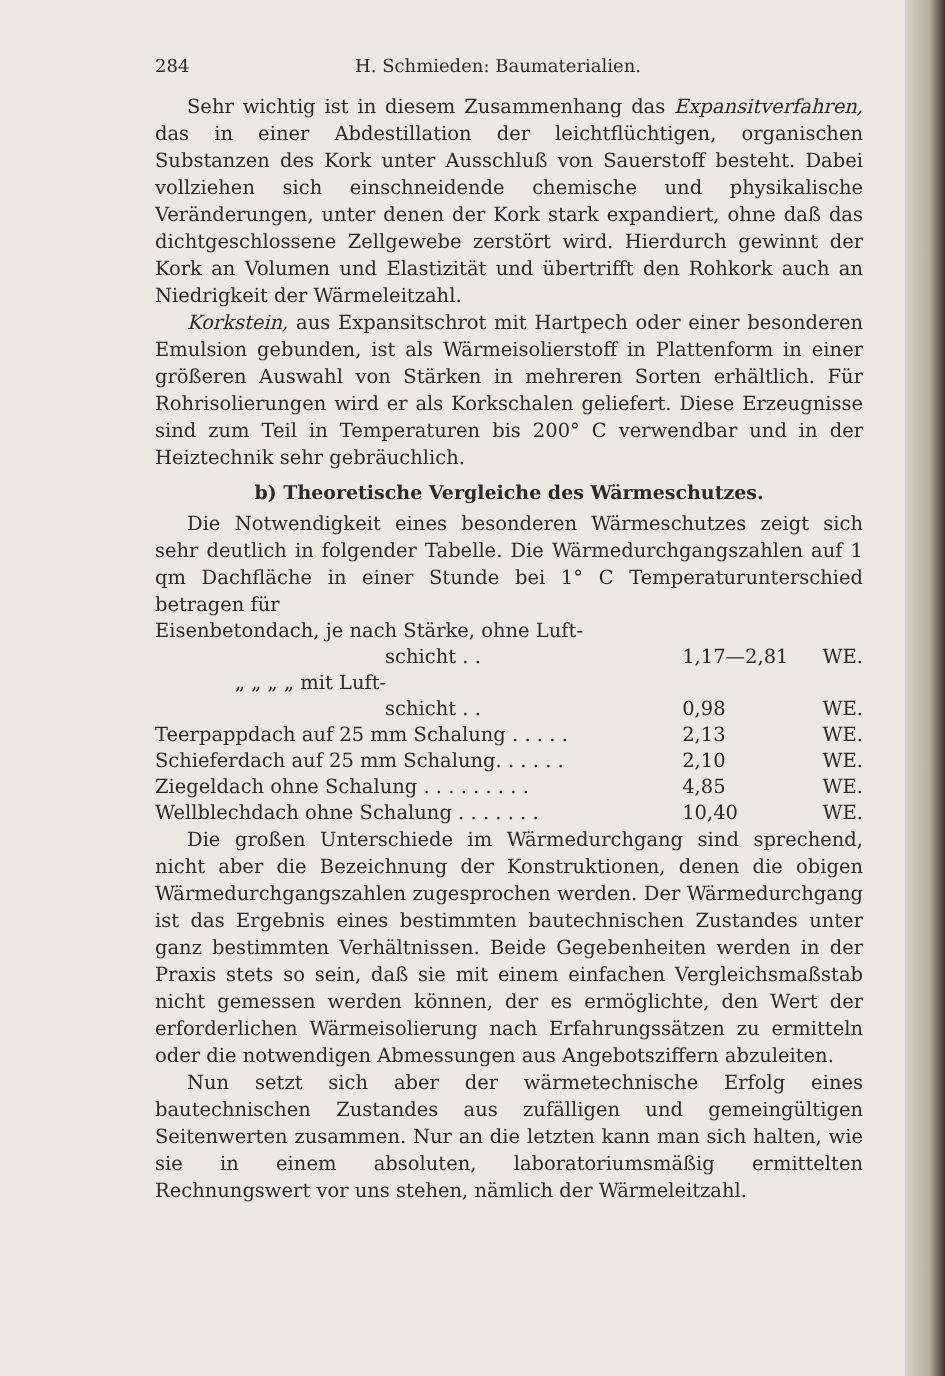284 H. Schmieden: Baumaterialien.
Sehr wichtig ist in diesem Zusammenhang das Expansitverfahren, das in einer Abdestillation der leichtflüchtigen, organischen Substanzen des Kork unter Ausschluß von Sauerstoff besteht. Dabei vollziehen sich einschneidende chemische und physikalische Veränderungen, unter denen der Kork stark expandiert, ohne daß das dichtgeschlossene Zellgewebe zerstört wird. Hierdurch gewinnt der Kork an Volumen und Elastizität und übertrifft den Rohkork auch an Niedrigkeit der Wärmeleitzahl.
Korkstein, aus Expansitschrot mit Hartpech oder einer besonderen Emulsion gebunden, ist als Wärmeisolierstoff in Plattenform in einer größeren Auswahl von Stärken in mehreren Sorten erhältlich. Für Rohrisolierungen wird er als Korkschalen geliefert. Diese Erzeugnisse sind zum Teil in Temperaturen bis 200° C verwendbar und in der Heiztechnik sehr gebräuchlich.
b) Theoretische Vergleiche des Wärmeschutzes.
Die Notwendigkeit eines besonderen Wärmeschutzes zeigt sich sehr deutlich in folgender Tabelle. Die Wärmedurchgangszahlen auf 1 qm Dachfläche in einer Stunde bei 1° C Temperaturunterschied betragen für
| Eisenbetondach, je nach Stärke, ohne Luft- schicht . . | 1,17—2,81 | WE. |
| „ „ „ „ mit Luft- schicht . . | 0,98 | WE. |
| Teerpappdach auf 25 mm Schalung . . . . . | 2,13 | WE. |
| Schieferdach auf 25 mm Schalung. . . . . . | 2,10 | WE. |
| Ziegeldach ohne Schalung . . . . . . . . . | 4,85 | WE. |
| Wellblechdach ohne Schalung . . . . . . . | 10,40 | WE. |
Die großen Unterschiede im Wärmedurchgang sind sprechend, nicht aber die Bezeichnung der Konstruktionen, denen die obigen Wärmedurchgangszahlen zugesprochen werden. Der Wärmedurchgang ist das Ergebnis eines bestimmten bautechnischen Zustandes unter ganz bestimmten Verhältnissen. Beide Gegebenheiten werden in der Praxis stets so sein, daß sie mit einem einfachen Vergleichsmaßstab nicht gemessen werden können, der es ermöglichte, den Wert der erforderlichen Wärmeisolierung nach Erfahrungssätzen zu ermitteln oder die notwendigen Abmessungen aus Angebotsziffern abzuleiten.
Nun setzt sich aber der wärmetechnische Erfolg eines bautechnischen Zustandes aus zufälligen und gemeingültigen Seitenwerten zusammen. Nur an die letzten kann man sich halten, wie sie in einem absoluten, laboratoriumsmäßig ermittelten Rechnungswert vor uns stehen, nämlich der Wärmeleitzahl.